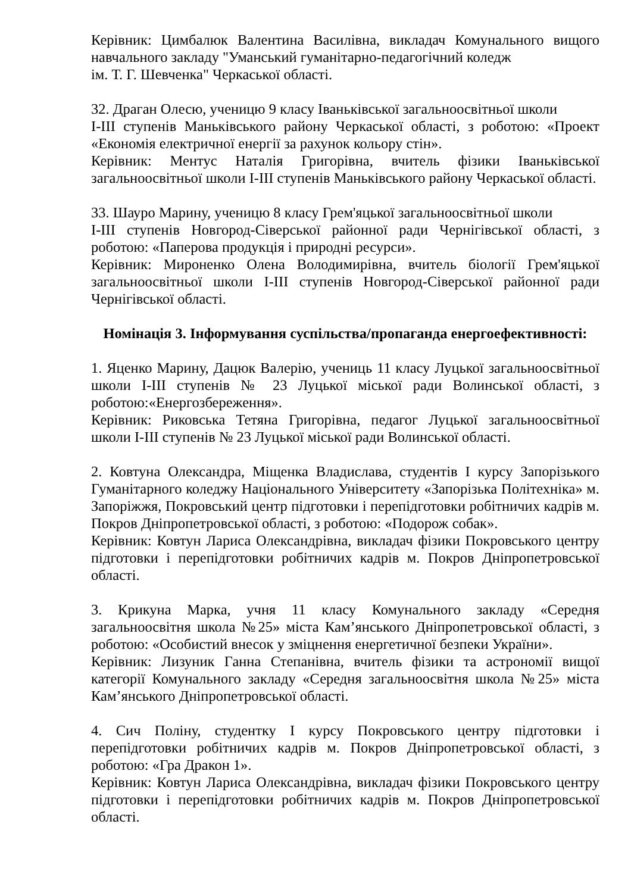Керівник: Цимбалюк Валентина Василівна, викладач Комунального вищого навчального закладу "Уманський гуманітарно-педагогічний коледж
ім. Т. Г. Шевченка" Черкаської області.
32. Драган Олесю, ученицю 9 класу Іваньківської загальноосвітньої школи
І-ІІІ ступенів Маньківського району Черкаської області, з роботою: «Проект «Економія електричної енергії за рахунок кольору стін».
Керівник: Ментус Наталія Григорівна, вчитель фізики Іваньківської загальноосвітньої школи І-ІІІ ступенів Маньківського району Черкаської області.
33. Шауро Марину, ученицю 8 класу Грем'яцької загальноосвітньої школи
І-ІІІ ступенів Новгород-Сіверської районної ради Чернігівської області, з роботою: «Паперова продукція і природні ресурси».
Керівник: Мироненко Олена Володимирівна, вчитель біології Грем'яцької загальноосвітньої школи І-ІІІ ступенів Новгород-Сіверської районної ради Чернігівської області.
Номінація 3. Інформування суспільства/пропаганда енергоефективності:
1. Яценко Марину, Дацюк Валерію, учениць 11 класу Луцької загальноосвітньої школи І-ІІІ ступенів № 23 Луцької міської ради Волинської області, з роботою:«Енергозбереження».
Керівник: Риковська Тетяна Григорівна, педагог Луцької загальноосвітньої школи І-ІІІ ступенів № 23 Луцької міської ради Волинської області.
2. Ковтуна Олександра, Міщенка Владислава, студентів І курсу Запорізького Гуманітарного коледжу Національного Університету «Запорізька Політехніка» м. Запоріжжя, Покровський центр підготовки і перепідготовки робітничих кадрів м. Покров Дніпропетровської області, з роботою: «Подорож собак».
Керівник: Ковтун Лариса Олександрівна, викладач фізики Покровського центру підготовки і перепідготовки робітничих кадрів м. Покров Дніпропетровської області.
3. Крикуна Марка, учня 11 класу Комунального закладу «Середня загальноосвітня школа №25» міста Кам’янського Дніпропетровської області, з роботою: «Особистий внесок у зміцнення енергетичної безпеки України».
Керівник: Лизуник Ганна Степанівна, вчитель фізики та астрономії вищої категорії Комунального закладу «Середня загальноосвітня школа №25» міста Кам’янського Дніпропетровської області.
4. Сич Поліну, студентку І курсу Покровського центру підготовки і перепідготовки робітничих кадрів м. Покров Дніпропетровської області, з роботою: «Гра Дракон 1».
Керівник: Ковтун Лариса Олександрівна, викладач фізики Покровського центру підготовки і перепідготовки робітничих кадрів м. Покров Дніпропетровської області.